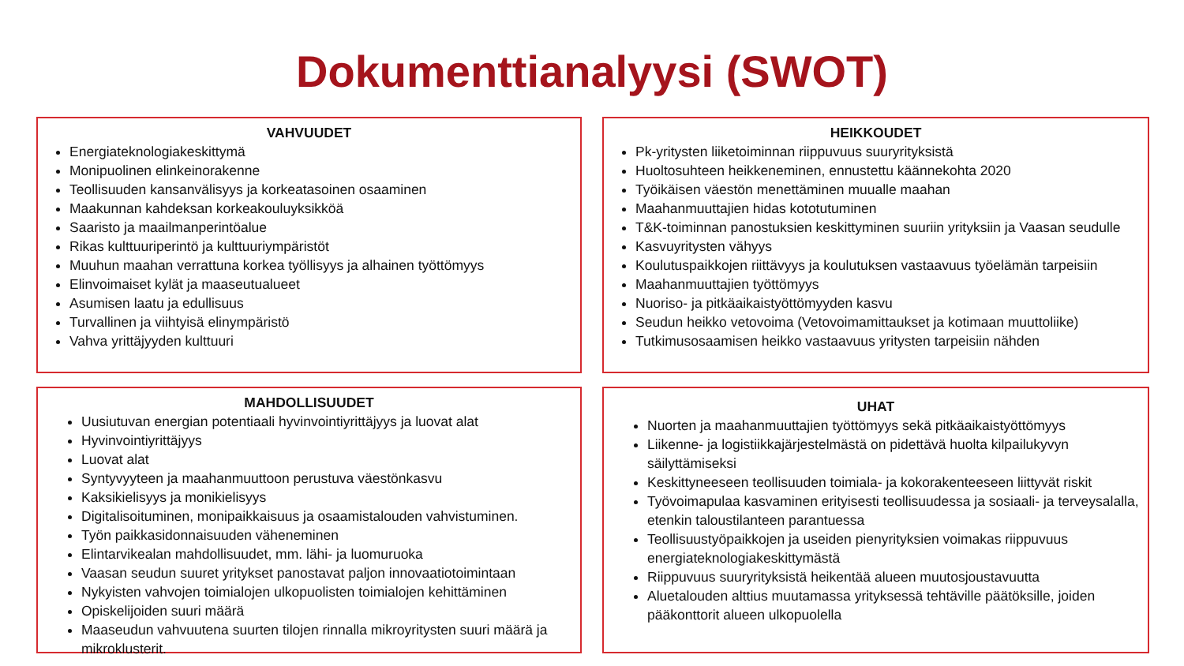Dokumenttianalyysi (SWOT)
VAHVUUDET
Energiateknologiakeskittymä
Monipuolinen elinkeinorakenne
Teollisuuden kansanvälisyys ja korkeatasoinen osaaminen
Maakunnan kahdeksan korkeakouluyksikköä
Saaristo ja maailmanperintöalue
Rikas kulttuuriperintö ja kulttuuriympäristöt
Muuhun maahan verrattuna korkea työllisyys ja alhainen työttömyys
Elinvoimaiset kylät ja maaseutualueet
Asumisen laatu ja edullisuus
Turvallinen ja viihtyisä elinympäristö
Vahva yrittäjyyden kulttuuri
HEIKKOUDET
Pk-yritysten liiketoiminnan riippuvuus suuryrityksistä
Huoltosuhteen heikkeneminen, ennustettu käännekohta 2020
Työikäisen väestön menettäminen muualle maahan
Maahanmuuttajien hidas kototutuminen
T&K-toiminnan panostuksien keskittyminen suuriin yrityksiin ja Vaasan seudulle
Kasvuyritysten vähyys
Koulutuspaikkojen riittävyys ja koulutuksen vastaavuus työelämän tarpeisiin
Maahanmuuttajien työttömyys
Nuoriso- ja pitkäaikaistyöttömyyden kasvu
Seudun heikko vetovoima (Vetovoimamittaukset ja kotimaan muuttoliike)
Tutkimusosaamisen heikko vastaavuus yritysten tarpeisiin nähden
MAHDOLLISUUDET
Uusiutuvan energian potentiaali hyvinvointiyrittäjyys ja luovat alat
Hyvinvointiyrittäjyys
Luovat alat
Syntyvyyteen ja maahanmuuttoon perustuva väestönkasvu
Kaksikielisyys ja monikielisyys
Digitalisoituminen, monipaikkaisuus ja osaamistalouden vahvistuminen.
Työn paikkasidonnaisuuden väheneminen
Elintarvikealan mahdollisuudet, mm. lähi- ja luomuruoka
Vaasan seudun suuret yritykset panostavat paljon innovaatiotoimintaan
Nykyisten vahvojen toimialojen ulkopuolisten toimialojen kehittäminen
Opiskelijoiden suuri määrä
Maaseudun vahvuutena suurten tilojen rinnalla mikroyritysten suuri määrä ja mikroklusterit.
UHAT
Nuorten ja maahanmuuttajien työttömyys sekä pitkäaikaistyöttömyys
Liikenne- ja logistiikkajärjestelmästä on pidettävä huolta kilpailukyvyn säilyttämiseksi
Keskittyneeseen teollisuuden toimiala- ja kokorakenteeseen liittyvät riskit
Työvoimapulaa kasvaminen erityisesti teollisuudessa ja sosiaali- ja terveysalalla, etenkin taloustilanteen parantuessa
Teollisuustyöpaikkojen ja useiden pienyrityksien voimakas riippuvuus energiateknologiakeskittymästä
Riippuvuus suuryrityksistä heikentää alueen muutosjoustavuutta
Aluetalouden alttius muutamassa yrityksessä tehtäville päätöksille, joiden pääkonttorit alueen ulkopuolella